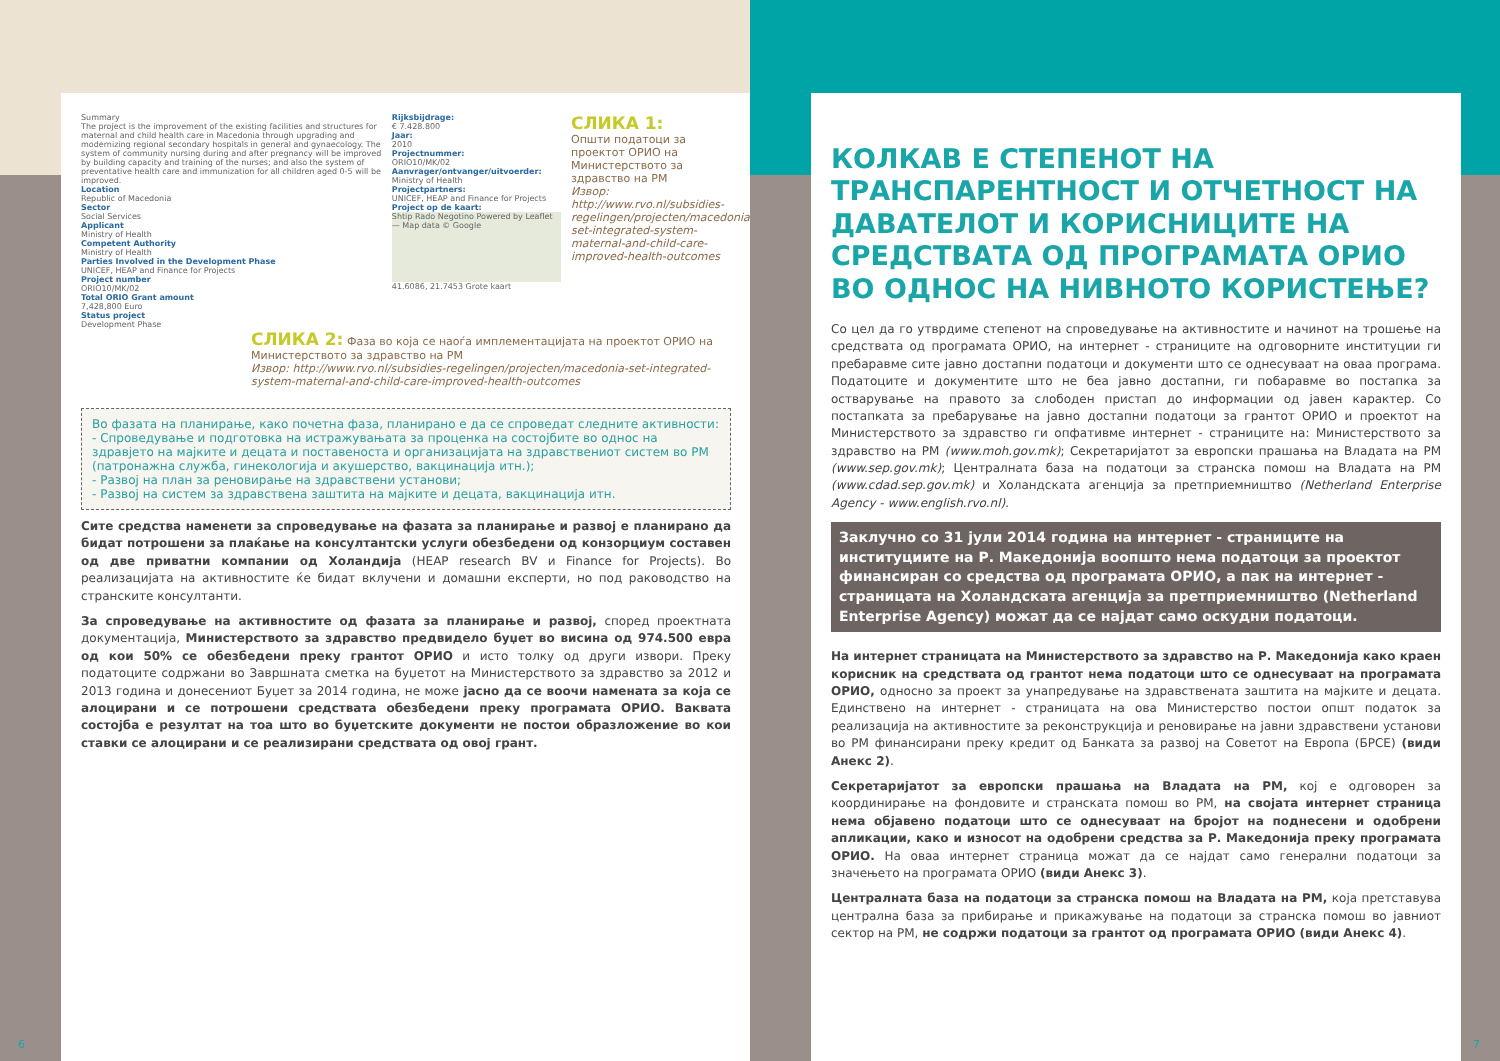Summary
The project is the improvement of the existing facilities and structures for maternal and child health care in Macedonia through upgrading and modernizing regional secondary hospitals in general and gynaecology. The system of community nursing during and after pregnancy will be improved by building capacity and training of the nurses; and also the system of preventative health care and immunization for all children aged 0-5 will be improved.
Location
Republic of Macedonia
Sector
Social Services
Applicant
Ministry of Health
Competent Authority
Ministry of Health
Parties Involved in the Development Phase
UNICEF, HEAP and Finance for Projects
Project number
ORIO10/MK/02
Total ORIO Grant amount
7,428,800 Euro
Status project
Development Phase
Rijksbijdrage:
€ 7.428.800
Jaar:
2010
Projectnummer:
ORIO10/MK/02
Aanvrager/ontvanger/uitvoerder:
Ministry of Health
Projectpartners:
UNICEF, HEAP and Finance for Projects
Project op de kaart:
Shtip Rado Negotino Powered by Leaflet — Map data © Google
41.6086, 21.7453 Grote kaart
СЛИКА 1:
Општи податоци за проектот ОРИО на Министерството за здравство на РМ
Извор: http://www.rvo.nl/subsidies-regelingen/projecten/macedonia-set-integrated-system-maternal-and-child-care-improved-health-outcomes
СЛИКА 2: Фаза во која се наоѓа имплементацијата на проектот ОРИО на Министерството за здравство на РМ
Извор: http://www.rvo.nl/subsidies-regelingen/projecten/macedonia-set-integrated-system-maternal-and-child-care-improved-health-outcomes
Во фазата на планирање, како почетна фаза, планирано е да се спроведат следните активности:
- Спроведување и подготовка на истражувањата за проценка на состојбите во однос на здравјето на мајките и децата и поставеноста и организацијата на здравствениот систем во РМ (патронажна служба, гинекологија и акушерство, вакцинација итн.);
- Развој на план за реновирање на здравствени установи;
- Развој на систем за здравствена заштита на мајките и децата, вакцинација итн.
Сите средства наменети за спроведување на фазата за планирање и развој е планирано да бидат потрошени за плаќање на консултантски услуги обезбедени од конзорциум составен од две приватни компании од Холандија (HEAP research BV и Finance for Projects). Во реализацијата на активностите ќе бидат вклучени и домашни експерти, но под раководство на странските консултанти.
За спроведување на активностите од фазата за планирање и развој, според проектната документација, Министерството за здравство предвидело буџет во висина од 974.500 евра од кои 50% се обезбедени преку грантот ОРИО и исто толку од други извори. Преку податоците содржани во Завршната сметка на буџетот на Министерството за здравство за 2012 и 2013 година и донесениот Буџет за 2014 година, не може јасно да се воочи намената за која се алоцирани и се потрошени средствата обезбедени преку програмата ОРИО. Ваквата состојба е резултат на тоа што во буџетските документи не постои образложение во кои ставки се алоцирани и се реализирани средствата од овој грант.
6
КОЛКАВ Е СТЕПЕНОТ НА ТРАНСПАРЕНТНОСТ И ОТЧЕТНОСТ НА ДАВАТЕЛОТ И КОРИСНИЦИТЕ НА СРЕДСТВАТА ОД ПРОГРАМАТА ОРИО ВО ОДНОС НА НИВНОТО КОРИСТЕЊЕ?
Со цел да го утврдиме степенот на спроведување на активностите и начинот на трошење на средствата од програмата ОРИО, на интернет - страниците на одговорните институции ги пребаравме сите јавно достапни податоци и документи што се однесуваат на оваа програма. Податоците и документите што не беа јавно достапни, ги побаравме во постапка за остварување на правото за слободен пристап до информации од јавен карактер. Со постапката за пребарување на јавно достапни податоци за грантот ОРИО и проектот на Министерството за здравство ги опфативме интернет - страниците на: Министерството за здравство на РМ (www.moh.gov.mk); Секретаријатот за европски прашања на Владата на РМ (www.sep.gov.mk); Централната база на податоци за странска помош на Владата на РМ (www.cdad.sep.gov.mk) и Холандската агенција за претприемништво (Netherland Enterprise Agency - www.english.rvo.nl).
Заклучно со 31 јули 2014 година на интернет - страниците на институциите на Р. Македонија воопшто нема податоци за проектот финансиран со средства од програмата ОРИО, а пак на интернет - страницата на Холандската агенција за претприемништво (Netherland Enterprise Agency) можат да се најдат само оскудни податоци.
На интернет страницата на Министерството за здравство на Р. Македонија како краен корисник на средствата од грантот нема податоци што се однесуваат на програмата ОРИО, односно за проект за унапредување на здравствената заштита на мајките и децата. Единствено на интернет - страницата на ова Министерство постои општ податок за реализација на активностите за реконструкција и реновирање на јавни здравствени установи во РМ финансирани преку кредит од Банката за развој на Советот на Европа (БРСЕ) (види Анекс 2).
Секретаријатот за европски прашања на Владата на РМ, кој е одговорен за координирање на фондовите и странската помош во РМ, на својата интернет страница нема објавено податоци што се однесуваат на бројот на поднесени и одобрени апликации, како и износот на одобрени средства за Р. Македонија преку програмата ОРИО. На оваа интернет страница можат да се најдат само генерални податоци за значењето на програмата ОРИО (види Анекс 3).
Централната база на податоци за странска помош на Владата на РМ, која претставува централна база за прибирање и прикажување на податоци за странска помош во јавниот сектор на РМ, не содржи податоци за грантот од програмата ОРИО (види Анекс 4).
7